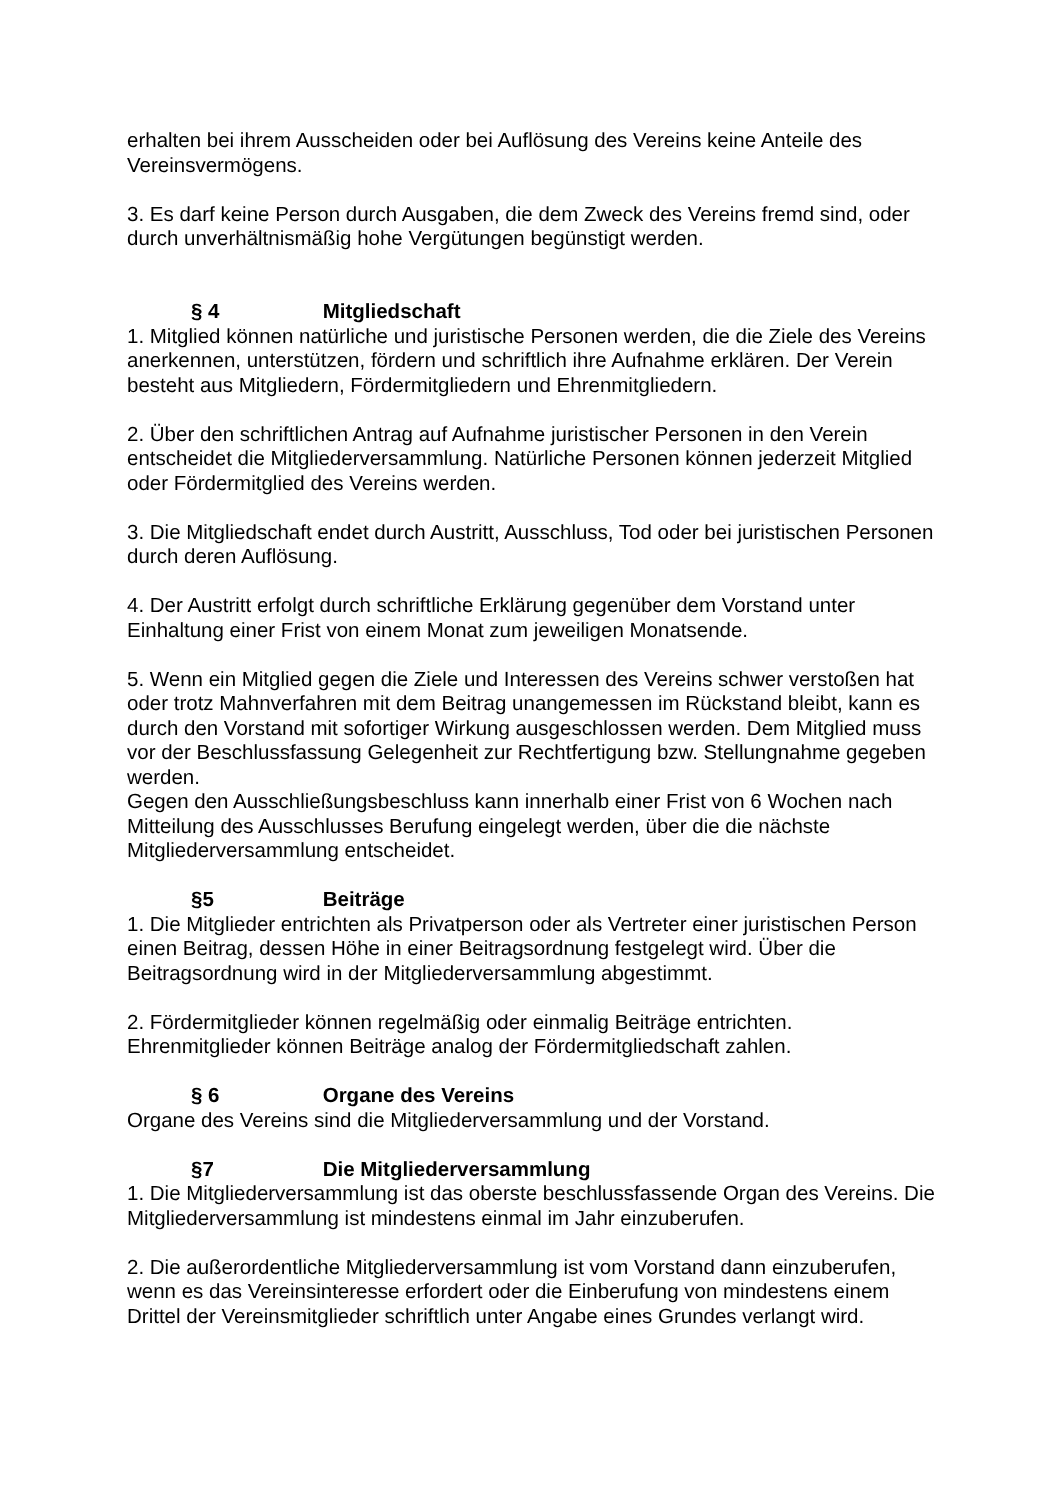erhalten bei ihrem Ausscheiden oder bei Auflösung des Vereins keine Anteile des Vereinsvermögens.
3. Es darf keine Person durch Ausgaben, die dem Zweck des Vereins fremd sind, oder durch unverhältnismäßig hohe Vergütungen begünstigt werden.
§ 4 Mitgliedschaft
1. Mitglied können natürliche und juristische Personen werden, die die Ziele des Vereins anerkennen, unterstützen, fördern und schriftlich ihre Aufnahme erklären. Der Verein besteht aus Mitgliedern, Fördermitgliedern und Ehrenmitgliedern.
2. Über den schriftlichen Antrag auf Aufnahme juristischer Personen in den Verein entscheidet die Mitgliederversammlung. Natürliche Personen können jederzeit Mitglied oder Fördermitglied des Vereins werden.
3. Die Mitgliedschaft endet durch Austritt, Ausschluss, Tod oder bei juristischen Personen durch deren Auflösung.
4. Der Austritt erfolgt durch schriftliche Erklärung gegenüber dem Vorstand unter Einhaltung einer Frist von einem Monat zum jeweiligen Monatsende.
5. Wenn ein Mitglied gegen die Ziele und Interessen des Vereins schwer verstoßen hat oder trotz Mahnverfahren mit dem Beitrag unangemessen im Rückstand bleibt, kann es durch den Vorstand mit sofortiger Wirkung ausgeschlossen werden. Dem Mitglied muss vor der Beschlussfassung Gelegenheit zur Rechtfertigung bzw. Stellungnahme gegeben werden.
Gegen den Ausschließungsbeschluss kann innerhalb einer Frist von 6 Wochen nach Mitteilung des Ausschlusses Berufung eingelegt werden, über die die nächste Mitgliederversammlung entscheidet.
§5 Beiträge
1. Die Mitglieder entrichten als Privatperson oder als Vertreter einer juristischen Person einen Beitrag, dessen Höhe in einer Beitragsordnung festgelegt wird. Über die Beitragsordnung wird in der Mitgliederversammlung abgestimmt.
2. Fördermitglieder können regelmäßig oder einmalig Beiträge entrichten. Ehrenmitglieder können Beiträge analog der Fördermitgliedschaft zahlen.
§ 6 Organe des Vereins
Organe des Vereins sind die Mitgliederversammlung und der Vorstand.
§7 Die Mitgliederversammlung
1. Die Mitgliederversammlung ist das oberste beschlussfassende Organ des Vereins. Die Mitgliederversammlung ist mindestens einmal im Jahr einzuberufen.
2. Die außerordentliche Mitgliederversammlung ist vom Vorstand dann einzuberufen, wenn es das Vereinsinteresse erfordert oder die Einberufung von mindestens einem Drittel der Vereinsmitglieder schriftlich unter Angabe eines Grundes verlangt wird.